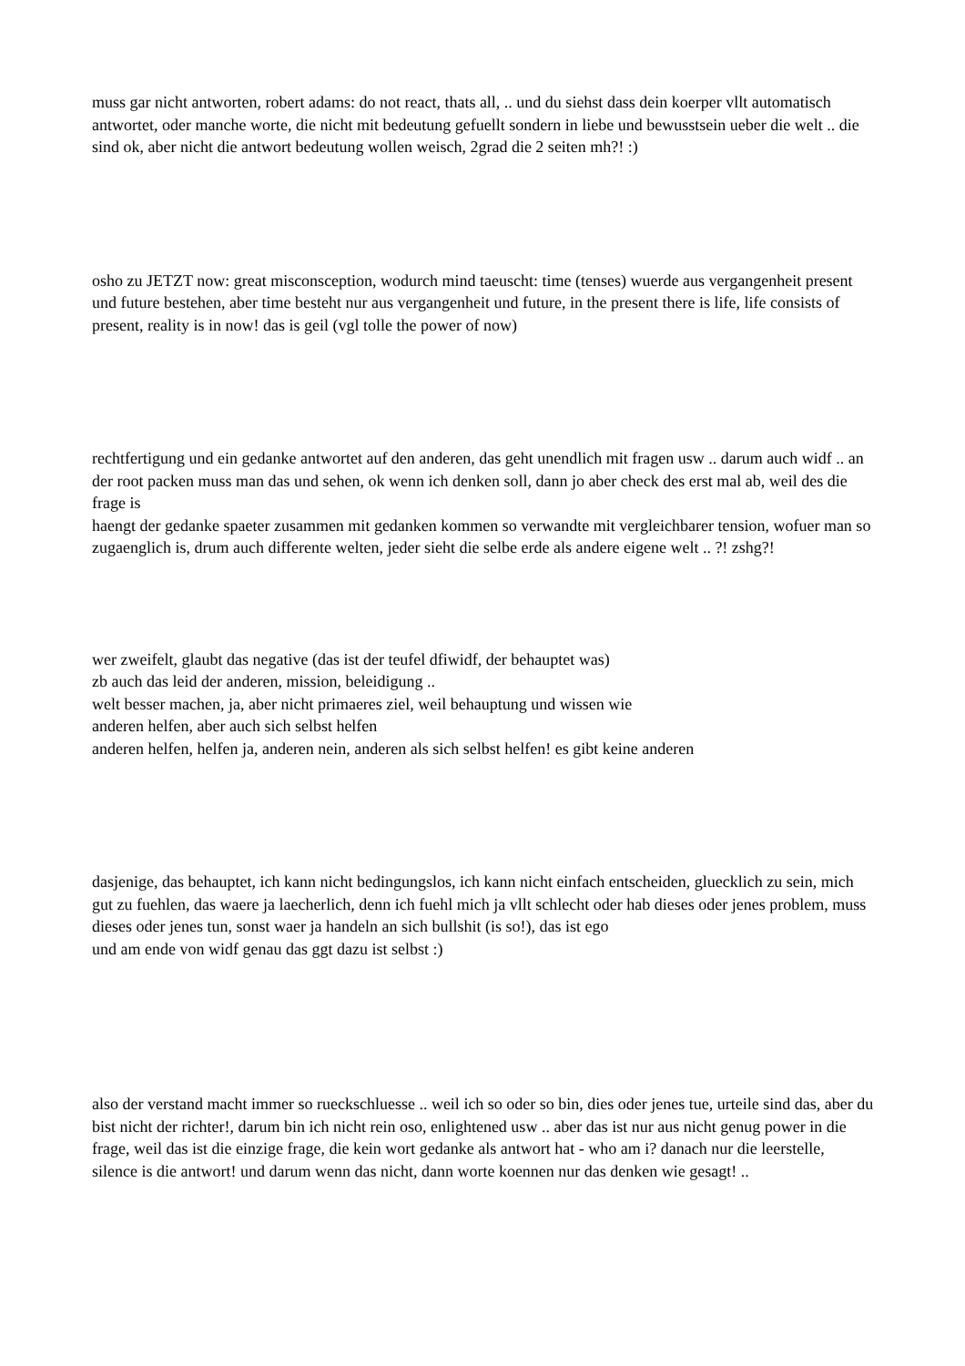muss gar nicht antworten, robert adams: do not react, thats all, .. und du siehst dass dein koerper vllt automatisch antwortet, oder manche worte, die nicht mit bedeutung gefuellt sondern in liebe und bewusstsein ueber die welt .. die sind ok, aber nicht die antwort bedeutung wollen weisch, 2grad die 2 seiten mh?! :)
osho zu JETZT now: great misconsception, wodurch mind taeuscht: time (tenses) wuerde aus vergangenheit present und future bestehen, aber time besteht nur aus vergangenheit und future, in the present there is life, life consists of present, reality is in now! das is geil (vgl tolle the power of now)
rechtfertigung und ein gedanke antwortet auf den anderen, das geht unendlich mit fragen usw .. darum auch widf .. an der root packen muss man das und sehen, ok wenn ich denken soll, dann jo aber check des erst mal ab, weil des die frage is
haengt der gedanke spaeter zusammen mit gedanken kommen so verwandte mit vergleichbarer tension, wofuer man so zugaenglich is, drum auch differente welten, jeder sieht die selbe erde als andere eigene welt .. ?! zshg?!
wer zweifelt, glaubt das negative (das ist der teufel dfiwidf, der behauptet was)
zb auch das leid der anderen, mission, beleidigung ..
welt besser machen, ja, aber nicht primaeres ziel, weil behauptung und wissen wie
anderen helfen, aber auch sich selbst helfen
anderen helfen, helfen ja, anderen nein, anderen als sich selbst helfen! es gibt keine anderen
dasjenige, das behauptet, ich kann nicht bedingungslos, ich kann nicht einfach entscheiden, gluecklich zu sein, mich gut zu fuehlen, das waere ja laecherlich, denn ich fuehl mich ja vllt schlecht oder hab dieses oder jenes problem, muss dieses oder jenes tun, sonst waer ja handeln an sich bullshit (is so!), das ist ego
und am ende von widf genau das ggt dazu ist selbst :)
also der verstand macht immer so rueckschluesse .. weil ich so oder so bin, dies oder jenes tue, urteile sind das, aber du bist nicht der richter!, darum bin ich nicht rein oso, enlightened usw .. aber das ist nur aus nicht genug power in die frage, weil das ist die einzige frage, die kein wort gedanke als antwort hat - who am i? danach nur die leerstelle, silence is die antwort! und darum wenn das nicht, dann worte koennen nur das denken wie gesagt! ..